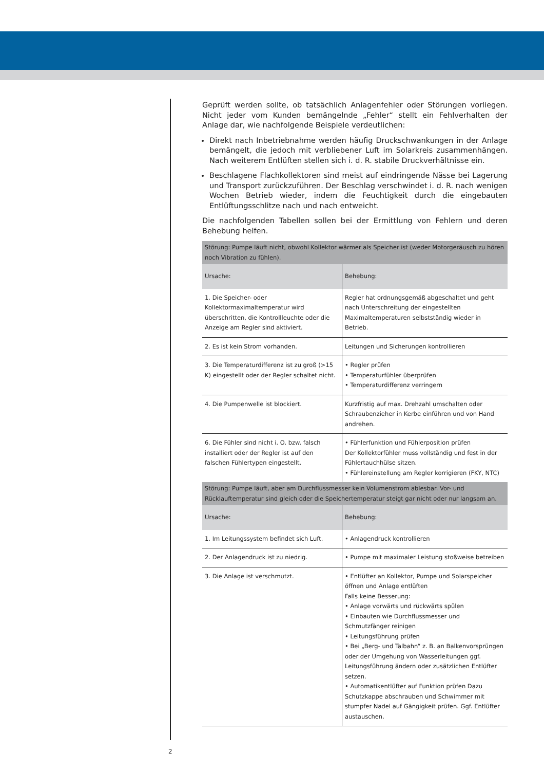Geprüft werden sollte, ob tatsächlich Anlagenfehler oder Störungen vorliegen. Nicht jeder vom Kunden bemängelnde „Fehler“ stellt ein Fehlverhalten der Anlage dar, wie nachfolgende Beispiele verdeutlichen:
Direkt nach Inbetriebnahme werden häufig Druckschwankungen in der Anlage bemängelt, die jedoch mit verbliebener Luft im Solarkreis zusammenhängen. Nach weiterem Entlüften stellen sich i. d. R. stabile Druckverhältnisse ein.
Beschlagene Flachkollektoren sind meist auf eindringende Nässe bei Lagerung und Transport zurückzuführen. Der Beschlag verschwindet i. d. R. nach wenigen Wochen Betrieb wieder, indem die Feuchtigkeit durch die eingebauten Entlüftungsschlitze nach und nach entweicht.
Die nachfolgenden Tabellen sollen bei der Ermittlung von Fehlern und deren Behebung helfen.
| Störung: Pumpe läuft nicht, obwohl Kollektor wärmer als Speicher ist (weder Motorgeräusch zu hören noch Vibration zu fühlen). | |
| --- | --- |
| Ursache: | Behebung: |
| 1. Die Speicher- oder Kollektormaximaltemperatur wird überschritten, die Kontrollleuchte oder die Anzeige am Regler sind aktiviert. | Regler hat ordnungsgemäß abgeschaltet und geht nach Unterschreitung der eingestellten Maximaltemperaturen selbstständig wieder in Betrieb. |
| 2. Es ist kein Strom vorhanden. | Leitungen und Sicherungen kontrollieren |
| 3. Die Temperaturdifferenz ist zu groß (>15 K) eingestellt oder der Regler schaltet nicht. | • Regler prüfen • Temperaturfühler überprüfen • Temperaturdifferenz verringern |
| 4. Die Pumpenwelle ist blockiert. | Kurzfristig auf max. Drehzahl umschalten oder Schraubenzieher in Kerbe einführen und von Hand andrehen. |
| 6. Die Fühler sind nicht i. O. bzw. falsch installiert oder der Regler ist auf den falschen Fühlertypen eingestellt. | • Fühlerfunktion und Fühlerposition prüfen Der Kollektorfühler muss vollständig und fest in der Fühlertauchhülse sitzen. • Fühlereinstellung am Regler korrigieren (FKY, NTC) |
| Störung: Pumpe läuft, aber am Durchflussmesser kein Volumenstrom ablesbar. Vor- und Rücklauftemperatur sind gleich oder die Speichertemperatur steigt gar nicht oder nur langsam an. | |
| Ursache: | Behebung: |
| 1. Im Leitungssystem befindet sich Luft. | • Anlagendruck kontrollieren |
| 2. Der Anlagendruck ist zu niedrig. | • Pumpe mit maximaler Leistung stoßweise betreiben |
| 3. Die Anlage ist verschmutzt. | • Entlüfter an Kollektor, Pumpe und Solarspeicher öffnen und Anlage entlüften Falls keine Besserung: • Anlage vorwärts und rückwärts spülen • Einbauten wie Durchflussmesser und Schmutzfänger reinigen • Leitungsführung prüfen • Bei „Berg- und Talbahn“ z. B. an Balkenvorsprüngen oder der Umgehung von Wasserleitungen ggf. Leitungsführung ändern oder zusätzlichen Entlüfter setzen. • Automatikentlüfter auf Funktion prüfen Dazu Schutzkappe abschrauben und Schwimmer mit stumpfer Nadel auf Gängigkeit prüfen. Ggf. Entlüfter austauschen. |
2